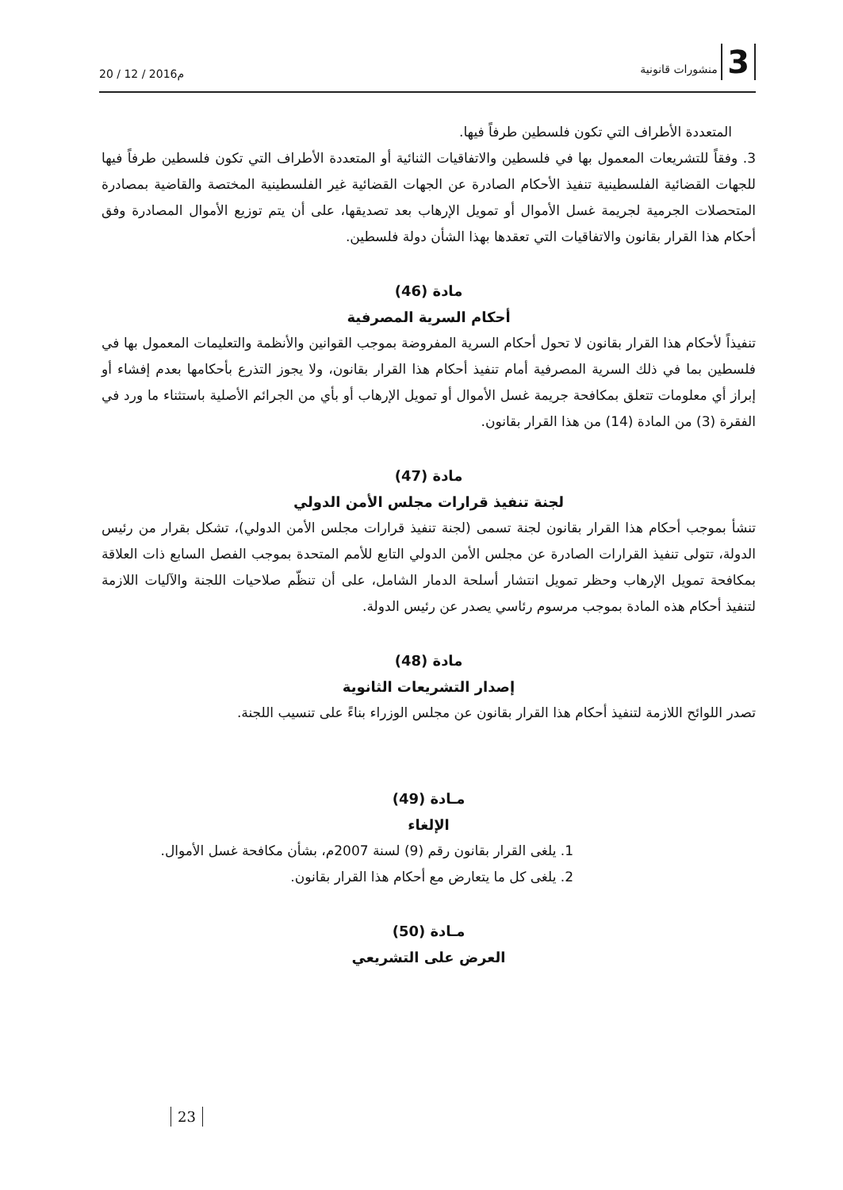3 منشورات قانونية
20 / 12 / 2016م
المتعددة الأطراف التي تكون فلسطين طرفاً فيها.
3. وفقاً للتشريعات المعمول بها في فلسطين والاتفاقيات الثنائية أو المتعددة الأطراف التي تكون فلسطين طرفاً فيها للجهات القضائية الفلسطينية تنفيذ الأحكام الصادرة عن الجهات القضائية غير الفلسطينية المختصة والقاضية بمصادرة المتحصلات الجرمية لجريمة غسل الأموال أو تمويل الإرهاب بعد تصديقها، على أن يتم توزيع الأموال المصادرة وفق أحكام هذا القرار بقانون والاتفاقيات التي تعقدها بهذا الشأن دولة فلسطين.
مادة (46)
أحكام السرية المصرفية
تنفيذاً لأحكام هذا القرار بقانون لا تحول أحكام السرية المفروضة بموجب القوانين والأنظمة والتعليمات المعمول بها في فلسطين بما في ذلك السرية المصرفية أمام تنفيذ أحكام هذا القرار بقانون، ولا يجوز التذرع بأحكامها بعدم إفشاء أو إبراز أي معلومات تتعلق بمكافحة جريمة غسل الأموال أو تمويل الإرهاب أو بأي من الجرائم الأصلية باستثناء ما ورد في الفقرة (3) من المادة (14) من هذا القرار بقانون.
مادة (47)
لجنة تنفيذ قرارات مجلس الأمن الدولي
تنشأ بموجب أحكام هذا القرار بقانون لجنة تسمى (لجنة تنفيذ قرارات مجلس الأمن الدولي)، تشكل بقرار من رئيس الدولة، تتولى تنفيذ القرارات الصادرة عن مجلس الأمن الدولي التابع للأمم المتحدة بموجب الفصل السابع ذات العلاقة بمكافحة تمويل الإرهاب وحظر تمويل انتشار أسلحة الدمار الشامل، على أن تنظّم صلاحيات اللجنة والآليات اللازمة لتنفيذ أحكام هذه المادة بموجب مرسوم رئاسي يصدر عن رئيس الدولة.
مادة (48)
إصدار التشريعات الثانوية
تصدر اللوائح اللازمة لتنفيذ أحكام هذا القرار بقانون عن مجلس الوزراء بناءً على تنسيب اللجنة.
مـادة (49)
الإلغاء
1. يلغى القرار بقانون رقم (9) لسنة 2007م، بشأن مكافحة غسل الأموال.
2. يلغى كل ما يتعارض مع أحكام هذا القرار بقانون.
مـادة (50)
العرض على التشريعي
23